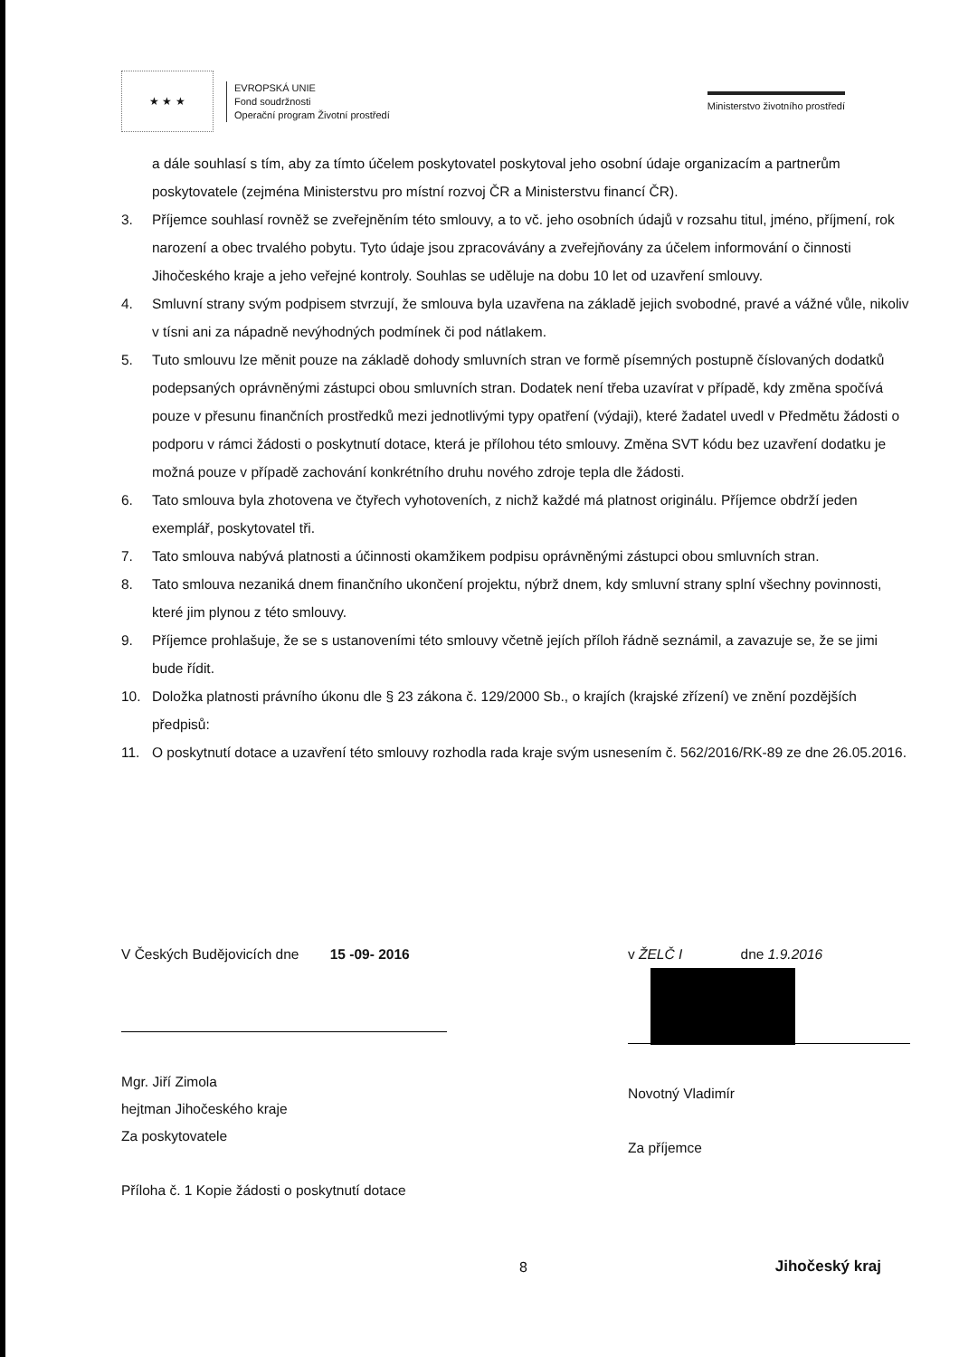★ ★ ★
EVROPSKÁ UNIE
Fond soudržnosti
Operační program Životní prostředí
Ministerstvo životního prostředí
a dále souhlasí s tím, aby za tímto účelem poskytovatel poskytoval jeho osobní údaje organizacím a partnerům poskytovatele (zejména Ministerstvu pro místní rozvoj ČR a Ministerstvu financí ČR).
3. Příjemce souhlasí rovněž se zveřejněním této smlouvy, a to vč. jeho osobních údajů v rozsahu titul, jméno, příjmení, rok narození a obec trvalého pobytu. Tyto údaje jsou zpracovávány a zveřejňovány za účelem informování o činnosti Jihočeského kraje a jeho veřejné kontroly. Souhlas se uděluje na dobu 10 let od uzavření smlouvy.
4. Smluvní strany svým podpisem stvrzují, že smlouva byla uzavřena na základě jejich svobodné, pravé a vážné vůle, nikoliv v tísni ani za nápadně nevýhodných podmínek či pod nátlakem.
5. Tuto smlouvu lze měnit pouze na základě dohody smluvních stran ve formě písemných postupně číslovaných dodatků podepsaných oprávněnými zástupci obou smluvních stran. Dodatek není třeba uzavírat v případě, kdy změna spočívá pouze v přesunu finančních prostředků mezi jednotlivými typy opatření (výdaji), které žadatel uvedl v Předmětu žádosti o podporu v rámci žádosti o poskytnutí dotace, která je přílohou této smlouvy. Změna SVT kódu bez uzavření dodatku je možná pouze v případě zachování konkrétního druhu nového zdroje tepla dle žádosti.
6. Tato smlouva byla zhotovena ve čtyřech vyhotoveních, z nichž každé má platnost originálu. Příjemce obdrží jeden exemplář, poskytovatel tři.
7. Tato smlouva nabývá platnosti a účinnosti okamžikem podpisu oprávněnými zástupci obou smluvních stran.
8. Tato smlouva nezaniká dnem finančního ukončení projektu, nýbrž dnem, kdy smluvní strany splní všechny povinnosti, které jim plynou z této smlouvy.
9. Příjemce prohlašuje, že se s ustanoveními této smlouvy včetně jejích příloh řádně seznámil, a zavazuje se, že se jimi bude řídit.
10. Doložka platnosti právního úkonu dle § 23 zákona č. 129/2000 Sb., o krajích (krajské zřízení) ve znění pozdějších předpisů:
11. O poskytnutí dotace a uzavření této smlouvy rozhodla rada kraje svým usnesením č. 562/2016/RK-89 ze dne 26.05.2016.
V Českých Budějovicích dne 15 -09- 2016
Mgr. Jiří Zimola
hejtman Jihočeského kraje
Za poskytovatele
Příloha č. 1 Kopie žádosti o poskytnutí dotace
v ŽELČ I dne 1.9.2016
Novotný Vladimír
Za příjemce
8 Jihočeský kraj